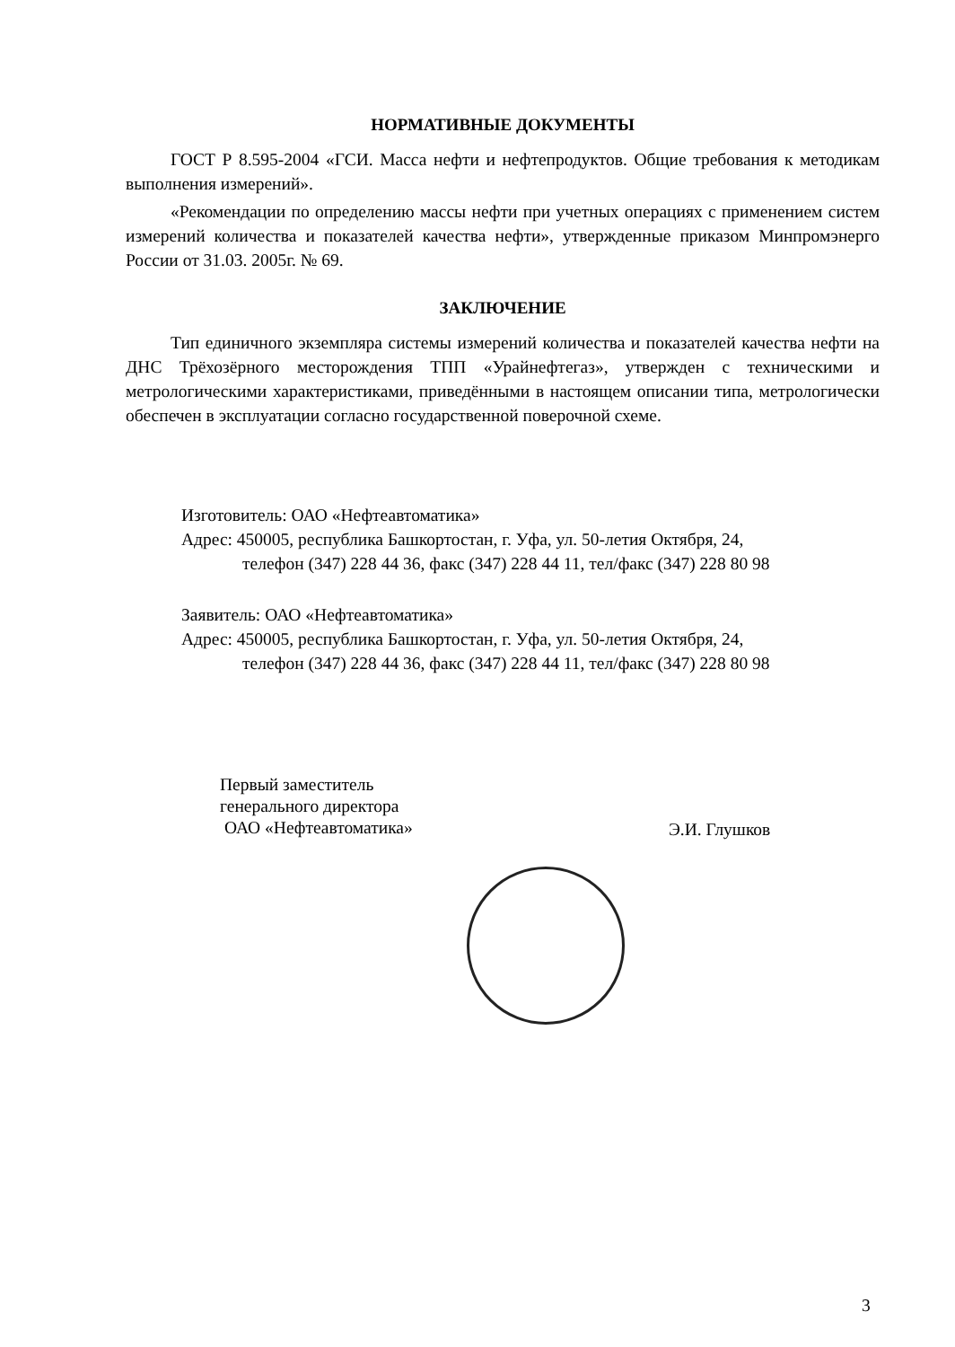НОРМАТИВНЫЕ ДОКУМЕНТЫ
ГОСТ Р 8.595-2004 «ГСИ. Масса нефти и нефтепродуктов. Общие требования к методикам выполнения измерений».
«Рекомендации по определению массы нефти при учетных операциях с применением систем измерений количества и показателей качества нефти», утвержденные приказом Минпромэнерго России от 31.03. 2005г. № 69.
ЗАКЛЮЧЕНИЕ
Тип единичного экземпляра системы измерений количества и показателей качества нефти на ДНС Трёхозёрного месторождения ТПП «Урайнефтегаз», утвержден с техническими и метрологическими характеристиками, приведёнными в настоящем описании типа, метрологически обеспечен в эксплуатации согласно государственной поверочной схеме.
Изготовитель: ОАО «Нефтеавтоматика»
Адрес: 450005, республика Башкортостан, г. Уфа, ул. 50-летия Октября, 24,
телефон (347) 228 44 36, факс (347) 228 44 11, тел/факс (347) 228 80 98
Заявитель: ОАО «Нефтеавтоматика»
Адрес: 450005, республика Башкортостан, г. Уфа, ул. 50-летия Октября, 24,
телефон (347) 228 44 36, факс (347) 228 44 11, тел/факс (347) 228 80 98
Первый заместитель
генерального директора
ОАО «Нефтеавтоматика»
Э.И. Глушков
3